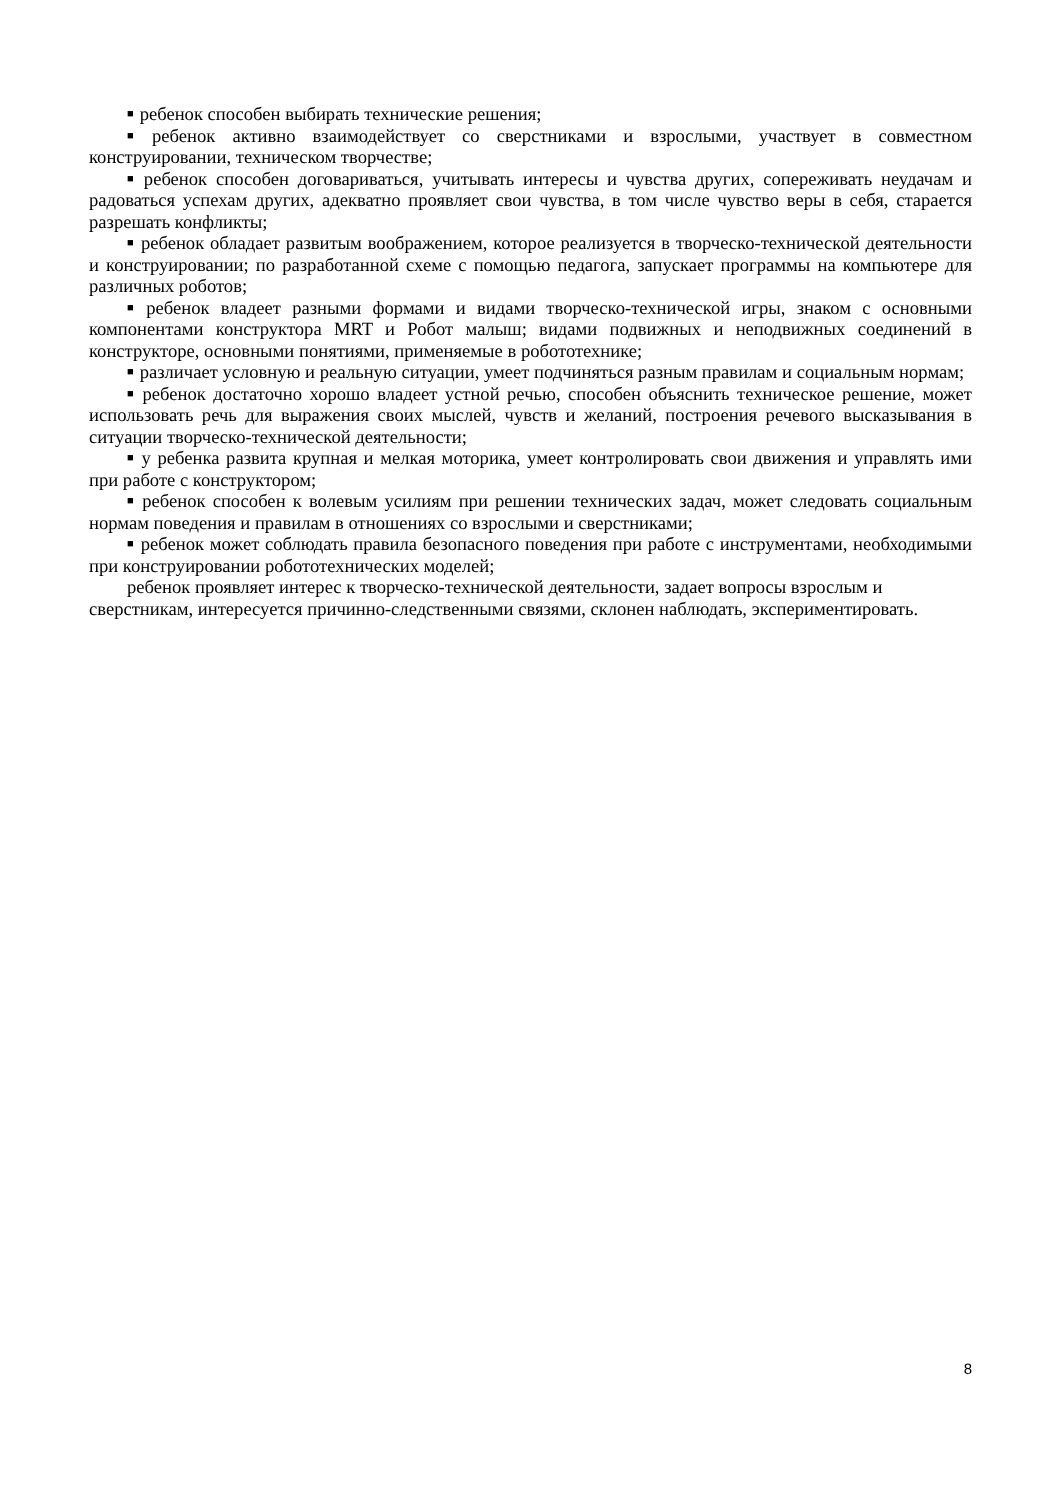■ ребенок способен выбирать технические решения;
■ ребенок активно взаимодействует со сверстниками и взрослыми, участвует в совместном конструировании, техническом творчестве;
■ ребенок способен договариваться, учитывать интересы и чувства других, сопереживать неудачам и радоваться успехам других, адекватно проявляет свои чувства, в том числе чувство веры в себя, старается разрешать конфликты;
■ ребенок обладает развитым воображением, которое реализуется в творческо-технической деятельности и конструировании; по разработанной схеме с помощью педагога, запускает программы на компьютере для различных роботов;
■ ребенок владеет разными формами и видами творческо-технической игры, знаком с основными компонентами конструктора MRT и Робот малыш; видами подвижных и неподвижных соединений в конструкторе, основными понятиями, применяемые в робототехнике;
■ различает условную и реальную ситуации, умеет подчиняться разным правилам и социальным нормам;
■ ребенок достаточно хорошо владеет устной речью, способен объяснить техническое решение, может использовать речь для выражения своих мыслей, чувств и желаний, построения речевого высказывания в ситуации творческо-технической деятельности;
■ у ребенка развита крупная и мелкая моторика, умеет контролировать свои движения и управлять ими при работе с конструктором;
■ ребенок способен к волевым усилиям при решении технических задач, может следовать социальным нормам поведения и правилам в отношениях со взрослыми и сверстниками;
■ ребенок может соблюдать правила безопасного поведения при работе с инструментами, необходимыми при конструировании робототехнических моделей;
ребенок проявляет интерес к творческо-технической деятельности, задает вопросы взрослым и сверстникам, интересуется причинно-следственными связями, склонен наблюдать, экспериментировать.
8